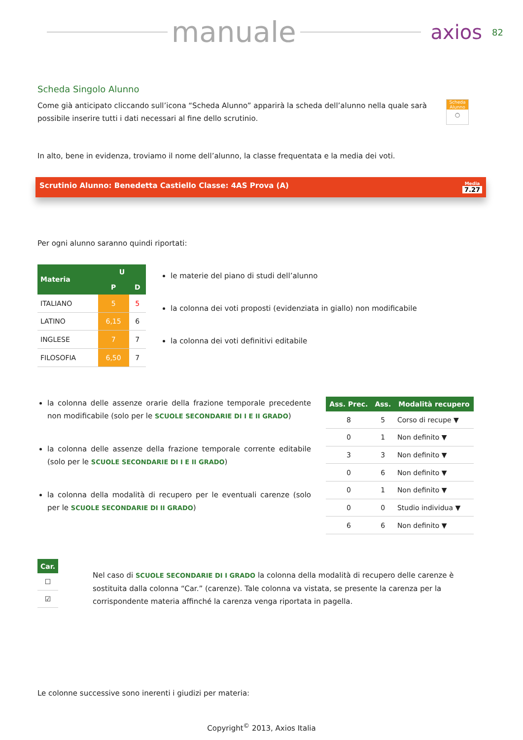manuale
axios 82
Scheda Singolo Alunno
Come già anticipato cliccando sull’icona “Scheda Alunno” apparirà la scheda dell’alunno nella quale sarà possibile inserire tutti i dati necessari al fine dello scrutinio.
Scheda Alunno
◯
In alto, bene in evidenza, troviamo il nome dell’alunno, la classe frequentata e la media dei voti.
Scrutinio Alunno: Benedetta Castiello Classe: 4AS Prova (A) Media
7.27
Per ogni alunno saranno quindi riportati:
| Materia | U | |
| --- | --- | --- |
| | P | D |
| ITALIANO | 5 | 5 |
| LATINO | 6,15 | 6 |
| INGLESE | 7 | 7 |
| FILOSOFIA | 6,50 | 7 |
le materie del piano di studi dell’alunno
la colonna dei voti proposti (evidenziata in giallo) non modificabile
la colonna dei voti definitivi editabile
la colonna delle assenze orarie della frazione temporale precedente non modificabile (solo per le SCUOLE SECONDARIE DI I E II GRADO)
la colonna delle assenze della frazione temporale corrente editabile (solo per le SCUOLE SECONDARIE DI I E II GRADO)
la colonna della modalità di recupero per le eventuali carenze (solo per le SCUOLE SECONDARIE DI II GRADO)
| Ass. Prec. | Ass. | Modalità recupero |
| --- | --- | --- |
| 8 | 5 | Corso di recupe ▼ |
| 0 | 1 | Non definito ▼ |
| 3 | 3 | Non definito ▼ |
| 0 | 6 | Non definito ▼ |
| 0 | 1 | Non definito ▼ |
| 0 | 0 | Studio individua ▼ |
| 6 | 6 | Non definito ▼ |
| Car. |
| --- |
| ☐ |
| ☑ |
Nel caso di SCUOLE SECONDARIE DI I GRADO la colonna della modalità di recupero delle carenze è sostituita dalla colonna “Car.” (carenze). Tale colonna va vistata, se presente la carenza per la corrispondente materia affinché la carenza venga riportata in pagella.
Le colonne successive sono inerenti i giudizi per materia:
Copyright<sup>©</sup> 2013, Axios Italia